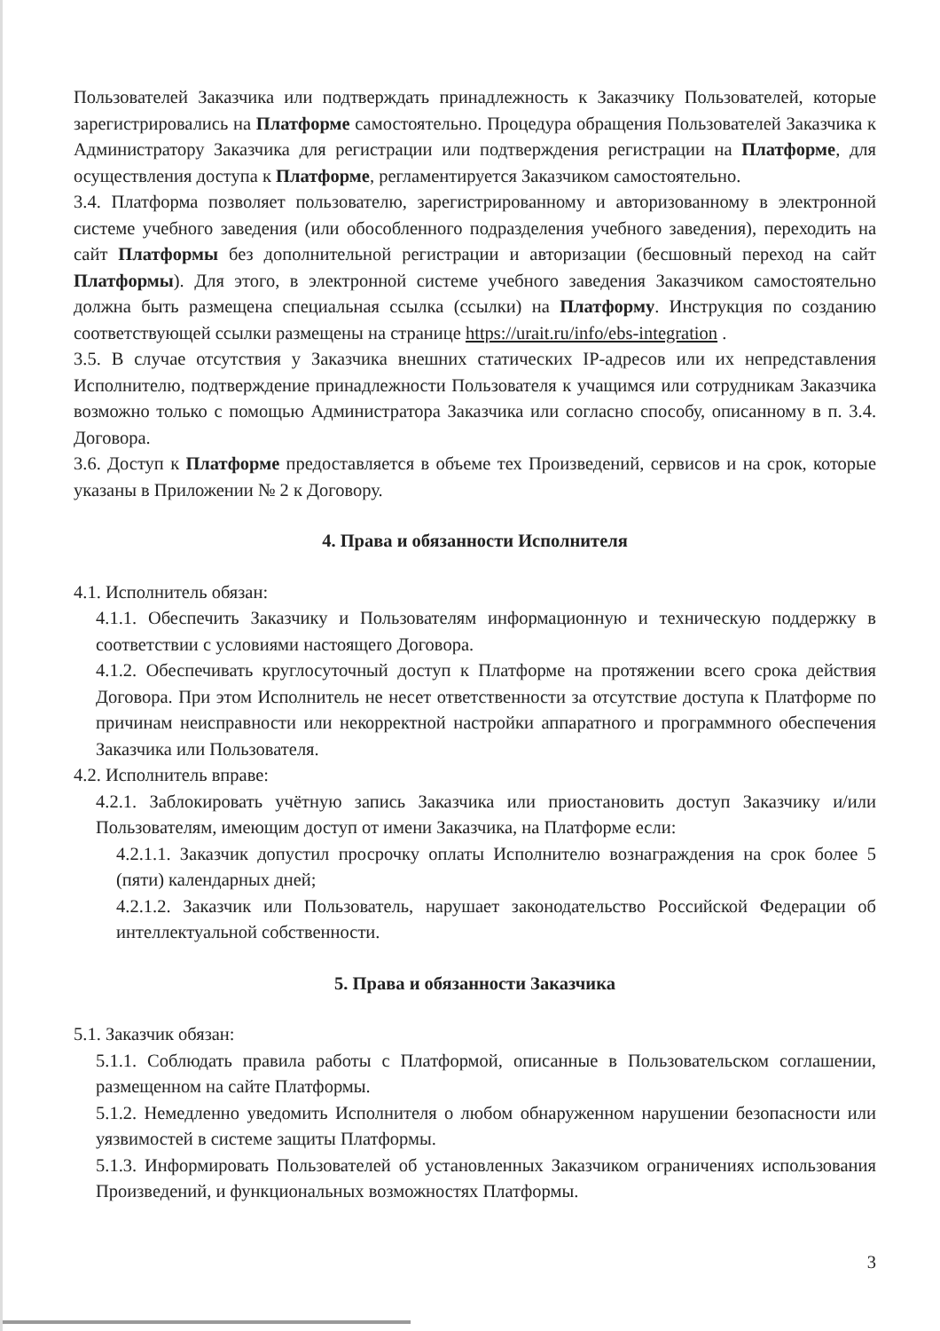Пользователей Заказчика или подтверждать принадлежность к Заказчику Пользователей, которые зарегистрировались на Платформе самостоятельно. Процедура обращения Пользователей Заказчика к Администратору Заказчика для регистрации или подтверждения регистрации на Платформе, для осуществления доступа к Платформе, регламентируется Заказчиком самостоятельно.
3.4. Платформа позволяет пользователю, зарегистрированному и авторизованному в электронной системе учебного заведения (или обособленного подразделения учебного заведения), переходить на сайт Платформы без дополнительной регистрации и авторизации (бесшовный переход на сайт Платформы). Для этого, в электронной системе учебного заведения Заказчиком самостоятельно должна быть размещена специальная ссылка (ссылки) на Платформу. Инструкция по созданию соответствующей ссылки размещены на странице https://urait.ru/info/ebs-integration .
3.5. В случае отсутствия у Заказчика внешних статических IP-адресов или их непредставления Исполнителю, подтверждение принадлежности Пользователя к учащимся или сотрудникам Заказчика возможно только с помощью Администратора Заказчика или согласно способу, описанному в п. 3.4. Договора.
3.6. Доступ к Платформе предоставляется в объеме тех Произведений, сервисов и на срок, которые указаны в Приложении № 2 к Договору.
4. Права и обязанности Исполнителя
4.1. Исполнитель обязан:
4.1.1. Обеспечить Заказчику и Пользователям информационную и техническую поддержку в соответствии с условиями настоящего Договора.
4.1.2. Обеспечивать круглосуточный доступ к Платформе на протяжении всего срока действия Договора. При этом Исполнитель не несет ответственности за отсутствие доступа к Платформе по причинам неисправности или некорректной настройки аппаратного и программного обеспечения Заказчика или Пользователя.
4.2. Исполнитель вправе:
4.2.1. Заблокировать учётную запись Заказчика или приостановить доступ Заказчику и/или Пользователям, имеющим доступ от имени Заказчика, на Платформе если:
4.2.1.1. Заказчик допустил просрочку оплаты Исполнителю вознаграждения на срок более 5 (пяти) календарных дней;
4.2.1.2. Заказчик или Пользователь, нарушает законодательство Российской Федерации об интеллектуальной собственности.
5. Права и обязанности Заказчика
5.1. Заказчик обязан:
5.1.1. Соблюдать правила работы с Платформой, описанные в Пользовательском соглашении, размещенном на сайте Платформы.
5.1.2. Немедленно уведомить Исполнителя о любом обнаруженном нарушении безопасности или уязвимостей в системе защиты Платформы.
5.1.3. Информировать Пользователей об установленных Заказчиком ограничениях использования Произведений, и функциональных возможностях Платформы.
3